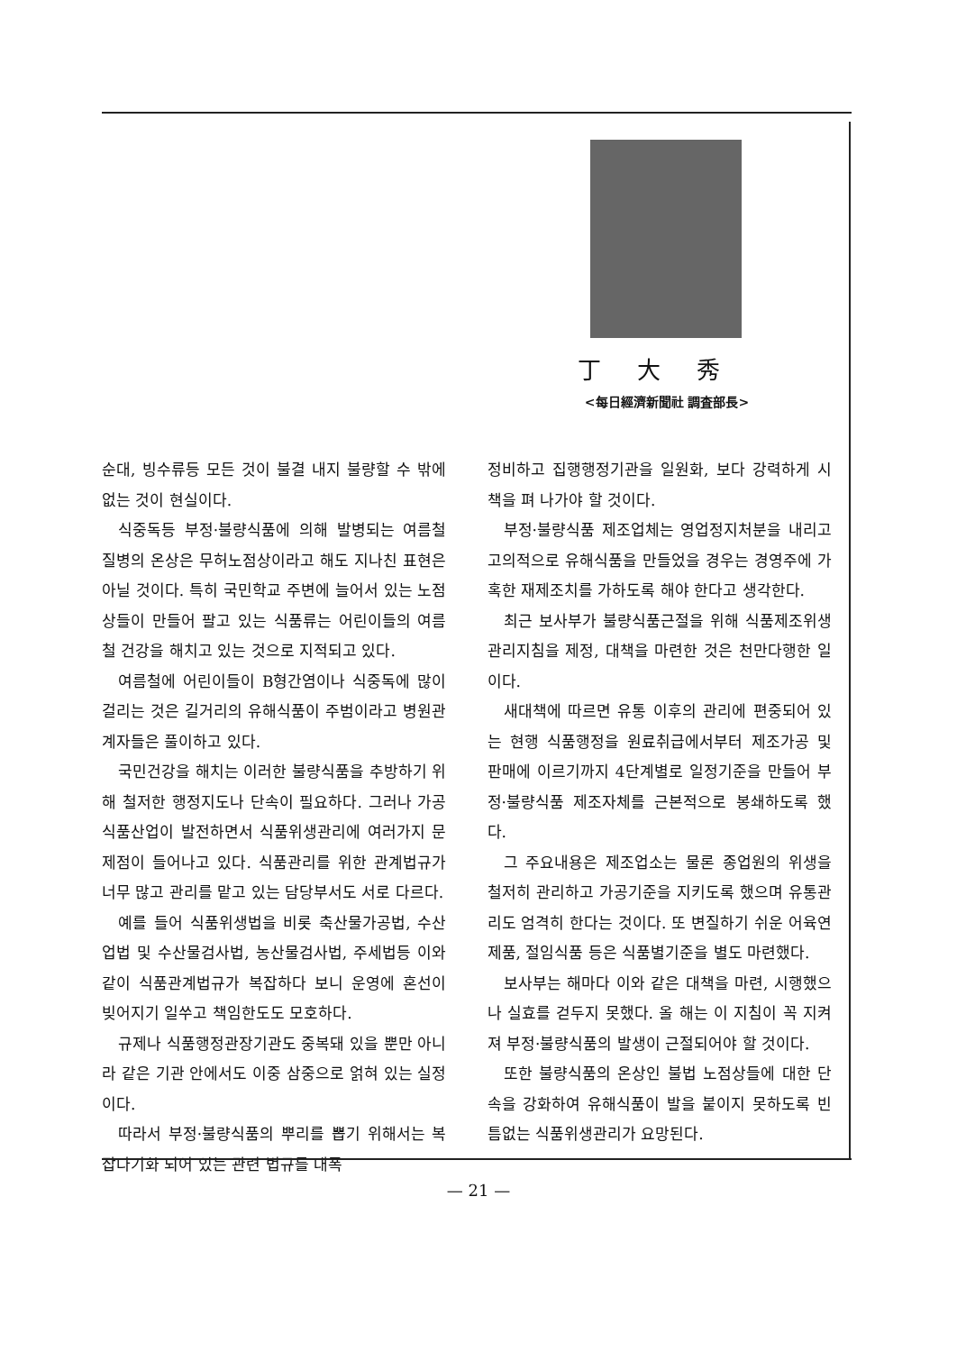丁大秀
<每日經濟新聞社 調査部長>
순대, 빙수류등 모든 것이 불결 내지 불량할 수 밖에 없는 것이 현실이다.
식중독등 부정·불량식품에 의해 발병되는 여름철 질병의 온상은 무허노점상이라고 해도 지나친 표현은 아닐 것이다. 특히 국민학교 주변에 늘어서 있는 노점상들이 만들어 팔고 있는 식품류는 어린이들의 여름철 건강을 해치고 있는 것으로 지적되고 있다.
여름철에 어린이들이 B형간염이나 식중독에 많이 걸리는 것은 길거리의 유해식품이 주범이라고 병원관계자들은 풀이하고 있다.
국민건강을 해치는 이러한 불량식품을 추방하기 위해 철저한 행정지도나 단속이 필요하다. 그러나 가공식품산업이 발전하면서 식품위생관리에 여러가지 문제점이 들어나고 있다. 식품관리를 위한 관계법규가 너무 많고 관리를 맡고 있는 담당부서도 서로 다르다.
예를 들어 식품위생법을 비롯 축산물가공법, 수산업법 및 수산물검사법, 농산물검사법, 주세법등 이와 같이 식품관계법규가 복잡하다 보니 운영에 혼선이 빚어지기 일쑤고 책임한도도 모호하다.
규제나 식품행정관장기관도 중복돼 있을 뿐만 아니라 같은 기관 안에서도 이중 삼중으로 얽혀 있는 실정이다.
따라서 부정·불량식품의 뿌리를 뽑기 위해서는 복잡다기화 되어 있는 관련 법규를 대폭
정비하고 집행행정기관을 일원화, 보다 강력하게 시책을 펴 나가야 할 것이다.
부정·불량식품 제조업체는 영업정지처분을 내리고 고의적으로 유해식품을 만들었을 경우는 경영주에 가혹한 재제조치를 가하도록 해야 한다고 생각한다.
최근 보사부가 불량식품근절을 위해 식품제조위생관리지침을 제정, 대책을 마련한 것은 천만다행한 일이다.
새대책에 따르면 유통 이후의 관리에 편중되어 있는 현행 식품행정을 원료취급에서부터 제조가공 및 판매에 이르기까지 4단계별로 일정기준을 만들어 부정·불량식품 제조자체를 근본적으로 봉쇄하도록 했다.
그 주요내용은 제조업소는 물론 종업원의 위생을 철저히 관리하고 가공기준을 지키도록 했으며 유통관리도 엄격히 한다는 것이다. 또 변질하기 쉬운 어육연제품, 절임식품 등은 식품별기준을 별도 마련했다.
보사부는 해마다 이와 같은 대책을 마련, 시행했으나 실효를 걷두지 못했다. 올 해는 이 지침이 꼭 지켜져 부정·불량식품의 발생이 근절되어야 할 것이다.
또한 불량식품의 온상인 불법 노점상들에 대한 단속을 강화하여 유해식품이 발을 붙이지 못하도록 빈틈없는 식품위생관리가 요망된다.
— 21 —